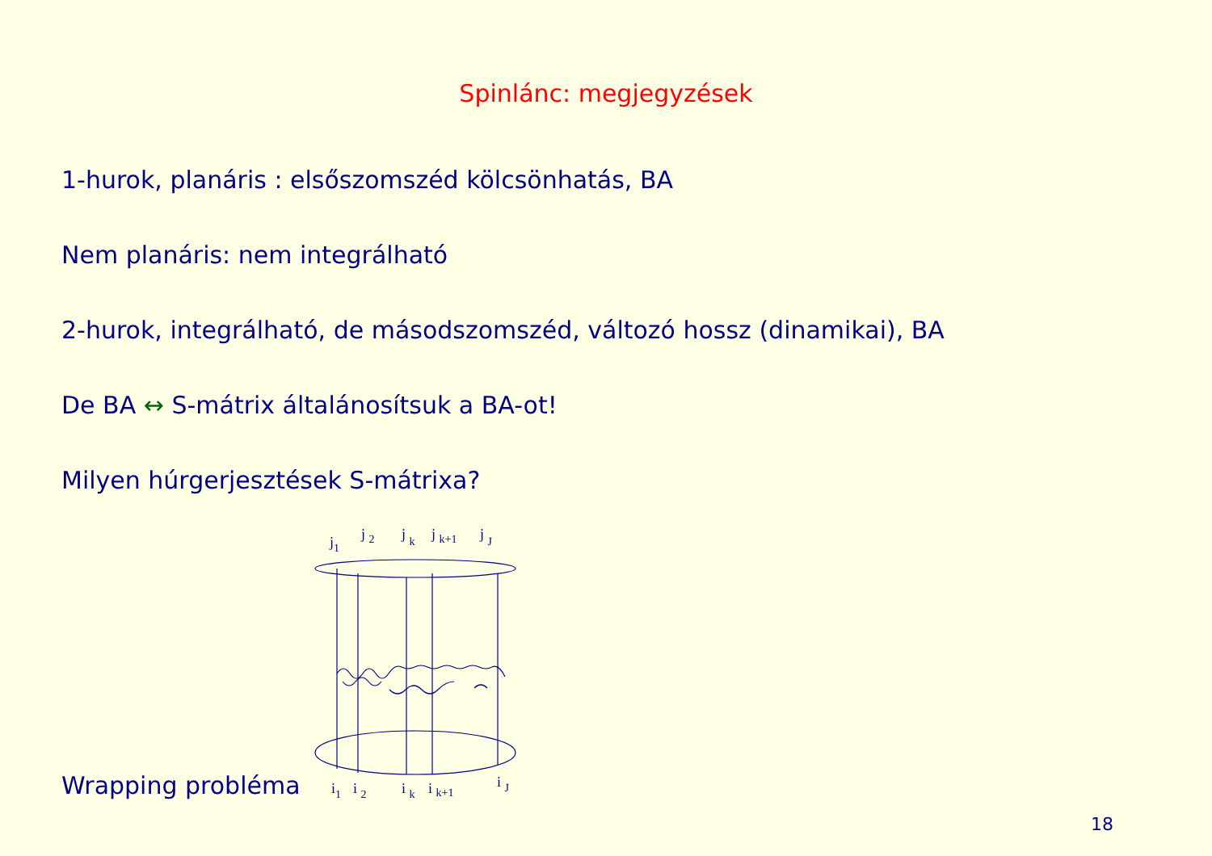Spinlánc: megjegyzések
1-hurok, planáris : elsőszomszéd kölcsönhatás, BA
Nem planáris: nem integrálható
2-hurok, integrálható, de másodszomszéd, változó hossz (dinamikai), BA
De BA ↔ S-mátrix általánosítsuk a BA-ot!
Milyen húrgerjesztések S-mátrixa?
Wrapping probléma
j1
j 2
j k
j k+1
j J
i1
i 2
i k
i k+1
i J
18